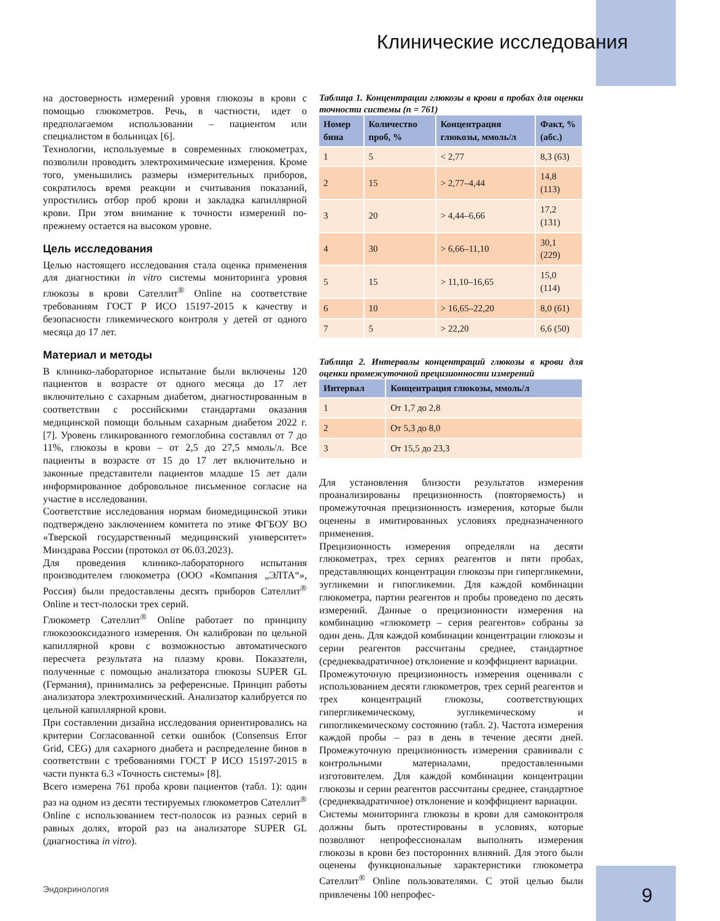Клинические исследования
на достоверность измерений уровня глюкозы в крови с помощью глюкометров. Речь, в частности, идет о предполагаемом использовании – пациентом или специалистом в больницах [6].
Технологии, используемые в современных глюкометрах, позволили проводить электрохимические измерения. Кроме того, уменьшились размеры измерительных приборов, сократилось время реакции и считывания показаний, упростились отбор проб крови и закладка капиллярной крови. При этом внимание к точности измерений по-прежнему остается на высоком уровне.
Цель исследования
Целью настоящего исследования стала оценка применения для диагностики in vitro системы мониторинга уровня глюкозы в крови Сателлит<sup>®</sup> Online на соответствие требованиям ГОСТ Р ИСО 15197-2015 к качеству и безопасности гликемического контроля у детей от одного месяца до 17 лет.
Материал и методы
В клинико-лабораторное испытание были включены 120 пациентов в возрасте от одного месяца до 17 лет включительно с сахарным диабетом, диагностированным в соответствии с российскими стандартами оказания медицинской помощи больным сахарным диабетом 2022 г. [7]. Уровень гликированного гемоглобина составлял от 7 до 11%, глюкозы в крови – от 2,5 до 27,5 ммоль/л. Все пациенты в возрасте от 15 до 17 лет включительно и законные представители пациентов младше 15 лет дали информированное добровольное письменное согласие на участие в исследовании.
Соответствие исследования нормам биомедицинской этики подтверждено заключением комитета по этике ФГБОУ ВО «Тверской государственный медицинский университет» Минздрава России (протокол от 06.03.2023).
Для проведения клинико-лабораторного испытания производителем глюкометра (ООО «Компания „ЭЛТА“», Россия) были предоставлены десять приборов Сателлит<sup>®</sup> Online и тест-полоски трех серий.
Глюкометр Сателлит<sup>®</sup> Online работает по принципу глюкозооксидазного измерения. Он калиброван по цельной капиллярной крови с возможностью автоматического пересчета результата на плазму крови. Показатели, полученные с помощью анализатора глюкозы SUPER GL (Германия), принимались за референсные. Принцип работы анализатора электрохимический. Анализатор калибруется по цельной капиллярной крови.
При составлении дизайна исследования ориентировались на критерии Согласованной сетки ошибок (Consensus Error Grid, CEG) для сахарного диабета и распределение бинов в соответствии с требованиями ГОСТ Р ИСО 15197-2015 в части пункта 6.3 «Точность системы» [8].
Всего измерена 761 проба крови пациентов (табл. 1): один раз на одном из десяти тестируемых глюкометров Сателлит<sup>®</sup> Online с использованием тест-полосок из разных серий в равных долях, второй раз на анализаторе SUPER GL (диагностика in vitro).
Таблица 1. Концентрации глюкозы в крови в пробах для оценки точности системы (n = 761)
| Номер бина | Количество проб, % | Концентрация глюкозы, ммоль/л | Факт, % (абс.) |
| --- | --- | --- | --- |
| 1 | 5 | < 2,77 | 8,3 (63) |
| 2 | 15 | > 2,77–4,44 | 14,8 (113) |
| 3 | 20 | > 4,44–6,66 | 17,2 (131) |
| 4 | 30 | > 6,66–11,10 | 30,1 (229) |
| 5 | 15 | > 11,10–16,65 | 15,0 (114) |
| 6 | 10 | > 16,65–22,20 | 8,0 (61) |
| 7 | 5 | > 22,20 | 6,6 (50) |
Таблица 2. Интервалы концентраций глюкозы в крови для оценки промежуточной прецизионности измерений
| Интервал | Концентрация глюкозы, ммоль/л |
| --- | --- |
| 1 | От 1,7 до 2,8 |
| 2 | От 5,3 до 8,0 |
| 3 | От 15,5 до 23,3 |
Для установления близости результатов измерения проанализированы прецизионность (повторяемость) и промежуточная прецизионность измерения, которые были оценены в имитированных условиях предназначенного применения.
Прецизионность измерения определяли на десяти глюкометрах, трех сериях реагентов и пяти пробах, представляющих концентрации глюкозы при гипергликемии, эугликемии и гипогликемии. Для каждой комбинации глюкометра, партии реагентов и пробы проведено по десять измерений. Данные о прецизионности измерения на комбинацию «глюкометр – серия реагентов» собраны за один день. Для каждой комбинации концентрации глюкозы и серии реагентов рассчитаны среднее, стандартное (среднеквадратичное) отклонение и коэффициент вариации.
Промежуточную прецизионность измерения оценивали с использованием десяти глюкометров, трех серий реагентов и трех концентраций глюкозы, соответствующих гипергликемическому, эугликемическому и гипогликемическому состоянию (табл. 2). Частота измерения каждой пробы – раз в день в течение десяти дней. Промежуточную прецизионность измерения сравнивали с контрольными материалами, предоставленными изготовителем. Для каждой комбинации концентрации глюкозы и серии реагентов рассчитаны среднее, стандартное (среднеквадратичное) отклонение и коэффициент вариации.
Системы мониторинга глюкозы в крови для самоконтроля должны быть протестированы в условиях, которые позволяют непрофессионалам выполнять измерения глюкозы в крови без посторонних влияний. Для этого были оценены функциональные характеристики глюкометра Сателлит<sup>®</sup> Online пользователями. С этой целью были привлечены 100 непрофес-
Эндокринология 9